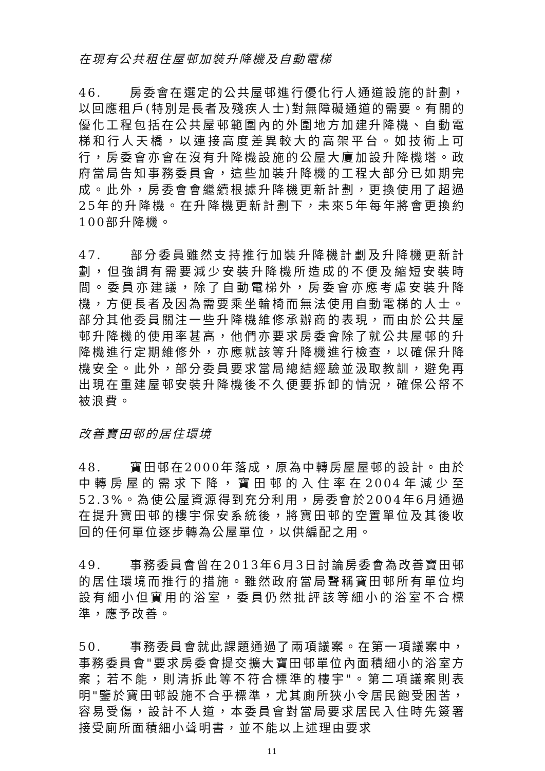在現有公共租住屋邨加裝升降機及自動電梯
46. 房委會在選定的公共屋邨進行優化行人通道設施的計劃，以回應租戶(特別是長者及殘疾人士)對無障礙通道的需要。有關的優化工程包括在公共屋邨範圍內的外圍地方加建升降機、自動電梯和行人天橋，以連接高度差異較大的高架平台。如技術上可行，房委會亦會在沒有升降機設施的公屋大廈加設升降機塔。政府當局告知事務委員會，這些加裝升降機的工程大部分已如期完成。此外，房委會會繼續根據升降機更新計劃，更換使用了超過25年的升降機。在升降機更新計劃下，未來5年每年將會更換約100部升降機。
47. 部分委員雖然支持推行加裝升降機計劃及升降機更新計劃，但強調有需要減少安裝升降機所造成的不便及縮短安裝時間。委員亦建議，除了自動電梯外，房委會亦應考慮安裝升降機，方便長者及因為需要乘坐輪椅而無法使用自動電梯的人士。部分其他委員關注一些升降機維修承辦商的表現，而由於公共屋邨升降機的使用率甚高，他們亦要求房委會除了就公共屋邨的升降機進行定期維修外，亦應就該等升降機進行檢查，以確保升降機安全。此外，部分委員要求當局總結經驗並汲取教訓，避免再出現在重建屋邨安裝升降機後不久便要拆卸的情況，確保公帑不被浪費。
改善寶田邨的居住環境
48. 寶田邨在2000年落成，原為中轉房屋屋邨的設計。由於中轉房屋的需求下降，寶田邨的入住率在2004年減少至52.3%。為使公屋資源得到充分利用，房委會於2004年6月通過在提升寶田邨的樓宇保安系統後，將寶田邨的空置單位及其後收回的任何單位逐步轉為公屋單位，以供編配之用。
49. 事務委員會曾在2013年6月3日討論房委會為改善寶田邨的居住環境而推行的措施。雖然政府當局聲稱寶田邨所有單位均設有細小但實用的浴室，委員仍然批評該等細小的浴室不合標準，應予改善。
50. 事務委員會就此課題通過了兩項議案。在第一項議案中，事務委員會"要求房委會提交擴大寶田邨單位內面積細小的浴室方案；若不能，則清拆此等不符合標準的樓宇"。第二項議案則表明"鑒於寶田邨設施不合乎標準，尤其廁所狹小令居民飽受困苦，容易受傷，設計不人道，本委員會對當局要求居民入住時先簽署接受廁所面積細小聲明書，並不能以上述理由要求
11